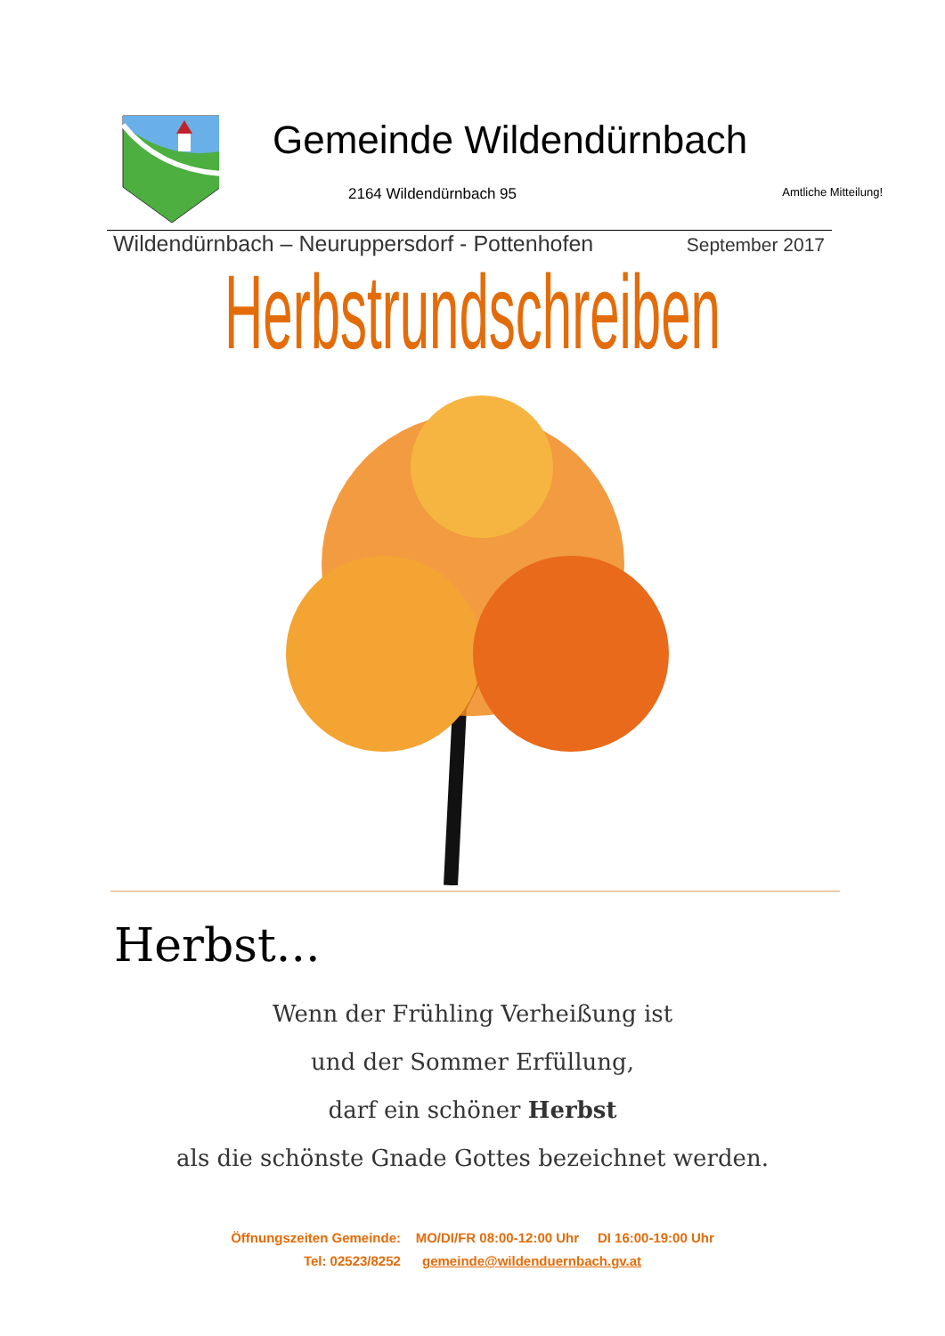Gemeinde Wildendürnbach
2164 Wildendürnbach 95 Amtliche Mitteilung!
Wildendürnbach – Neuruppersdorf - Pottenhofen September 2017
Herbstrundschreiben
Herbst...
Wenn der Frühling Verheißung ist
und der Sommer Erfüllung,
darf ein schöner Herbst
als die schönste Gnade Gottes bezeichnet werden.
Öffnungszeiten Gemeinde: MO/DI/FR 08:00-12:00 Uhr DI 16:00-19:00 Uhr
Tel: 02523/8252 gemeinde@wildenduernbach.gv.at